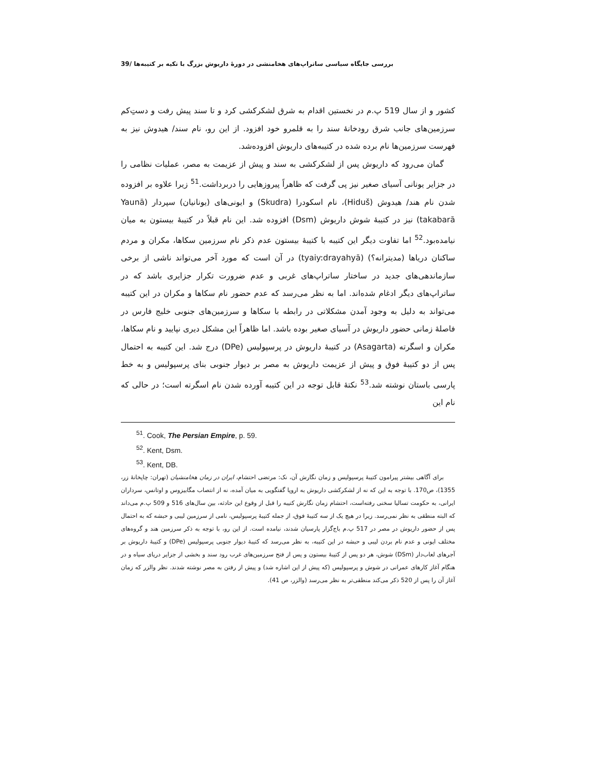بررسی جایگاه سیاسی ساتراپ‌های هخامنشی در دورهٔ داریوش بزرگ با تکیه بر کتیبه‌ها /39
کشور و از سال 519 پ.م در نخستین اقدام به شرق لشکرکشی کرد و تا سند پیش رفت و دست‌ِکم سرزمین‌های جانب شرق رودخانهٔ سند را به قلمرو خود افزود. از این رو، نام سند/ هیدوش نیز به فهرست سرزمین‌ها نام برده شده در کتیبه‌های داریوش افزوده‌شد.
گمان می‌رود که داریوش پس از لشکرکشی به سند و پیش از عزیمت به مصر، عملیات نظامی را در جزایر یونانی آسیای صغیر نیز پی گرفت که ظاهراً پیروزهایی را دربرداشت.<sup>51</sup> زیرا علاوه بر افزوده شدن نام هند/ هیدوش (Hiduš)، نام اسکودرا (Skudra) و ایونی‌های (یونانیان) سپردار (Yaunā takabarā) نیز در کتیبهٔ شوش داریوش (Dsm) افزوده شد. این نام قبلاً در کتیبهٔ بیستون به میان نیامده‌بود.<sup>52</sup> اما تفاوت دیگر این کتیبه با کتیبهٔ بیستون عدم ذکر نام سرزمین سکاها، مکران و مردم ساکنان دریاها (مدیترانه؟) (tyaiy:drayahyā) در آن است که مورد آخر می‌تواند ناشی از برخی سازماندهی‌های جدید در ساختار ساتراپ‌های غربی و عدم ضرورت تکرار جزایری باشد که در ساتراپ‌های دیگر ادغام شده‌اند. اما به نظر می‌رسد که عدم حضور نام سکاها و مکران در این کتیبه می‌تواند به دلیل به وجود آمدن مشکلاتی در رابطه با سکاها و سرزمین‌های جنوبی خلیج فارس در فاصلهٔ زمانی حضور داریوش در آسیای صغیر بوده باشد. اما ظاهراً این مشکل دیری نپایید و نام سکاها، مکران و اسگرته (Asagarta) در کتیبهٔ داریوش در پرسپولیس (DPe) درج شد. این کتیبه به احتمال پس از دو کتیبهٔ فوق و پیش از عزیمت داریوش به مصر بر دیوار جنوبی بنای پرسپولیس و به خط پارسی باستان نوشته شد.<sup>53</sup> نکتهٔ قابل توجه در این کتیبه آورده شدن نام اسگرته است؛ در حالی که نام این
<sup>51</sup>. Cook, The Persian Empire, p. 59.
<sup>52</sup>. Kent, Dsm.
<sup>53</sup>. Kent, DB.
برای آگاهی بیشتر پیرامون کتیبهٔ پرسپولیس و زمان نگارش آن، نک: مرتضی احتشام، ایران در زمان هخامنشیان (تهران: چاپخانهٔ زر، 1355)، ص170. با توجه به این که نه از لشکرکشی داریوش به اروپا گفتگویی به میان آمده، نه از انتصاب مگابیزوس و اوتانس، سرداران ایرانی، به حکومت تسالیا سخنی رفته‌است، احتشام زمان نگارش کتیبه را قبل از وقوع این حادثه، بین سال‌های 516 و 509 پ.م می‌داند که البته منطقی به نظر نمی‌رسد. زیرا در هیچ یک از سه کتیبهٔ فوق، از جمله کتیبهٔ پرسپولیس، نامی از سرزمین لیبی و حبشه که به احتمال پس از حضور داریوش در مصر در 517 پ.م باج‌گزار پارسیان شدند، نیامده است. از این رو، با توجه به ذکر سرزمین هند و گروه‌های مختلف ایونی و عدم نام بردن لیبی و حبشه در این کتیبه، به نظر می‌رسد که کتیبهٔ دیوار جنوبی پرسپولیس (DPe) و کتیبهٔ داریوش بر آجرهای لعاب‌دار (DSm) شوش، هر دو پس از کتیبهٔ بیستون و پس از فتح سرزمین‌های غرب رود سند و بخشی از جزایر دریای سیاه و در هنگام آغاز کارهای عمرانی در شوش و پرسپولیس (که پیش از این اشاره شد) و پیش از رفتن به مصر نوشته شدند. نظر والزر که زمان آغاز آن را پس از 520 ذکر می‌کند منطقی‌تر به نظر می‌رسد (والزر، ص 41).